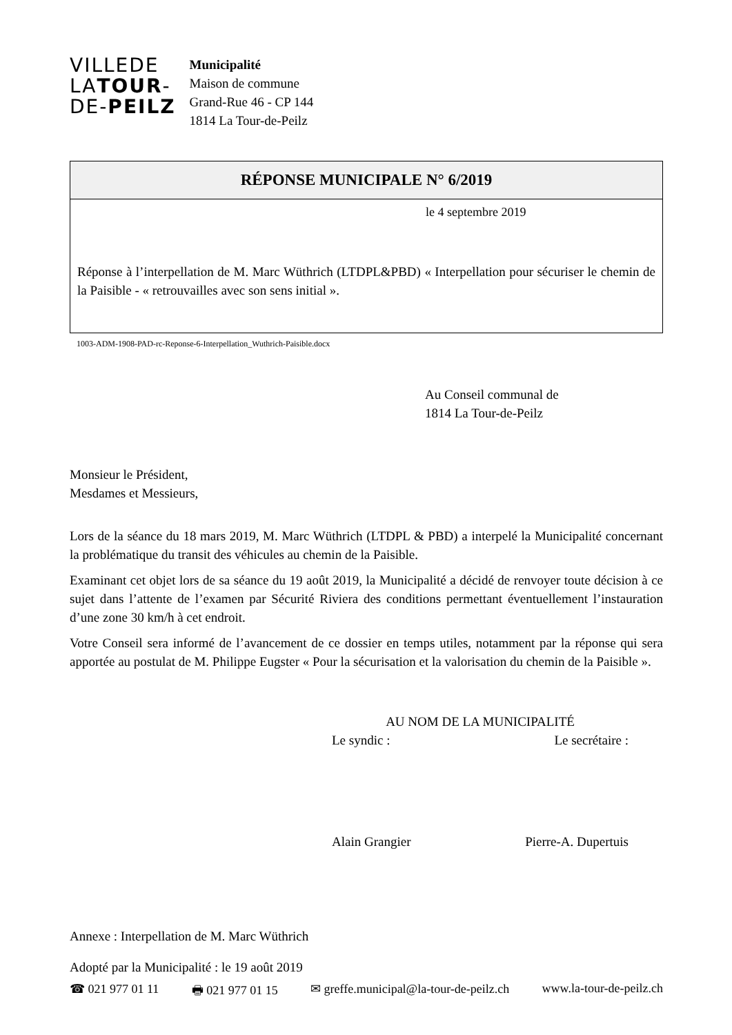VILLEDE
LATOUR-
DE-PEILZ
Municipalité
Maison de commune
Grand-Rue 46 - CP 144
1814 La Tour-de-Peilz
RÉPONSE MUNICIPALE N° 6/2019
le 4 septembre 2019
Réponse à l’interpellation de M. Marc Wüthrich (LTDPL&PBD) « Interpellation pour sécuriser le chemin de la Paisible - « retrouvailles avec son sens initial ».
1003-ADM-1908-PAD-rc-Reponse-6-Interpellation_Wuthrich-Paisible.docx
Au Conseil communal de
1814 La Tour-de-Peilz
Monsieur le Président,
Mesdames et Messieurs,
Lors de la séance du 18 mars 2019, M. Marc Wüthrich (LTDPL & PBD) a interpelé la Municipalité concernant la problématique du transit des véhicules au chemin de la Paisible.
Examinant cet objet lors de sa séance du 19 août 2019, la Municipalité a décidé de renvoyer toute décision à ce sujet dans l’attente de l’examen par Sécurité Riviera des conditions permettant éventuellement l’instauration d’une zone 30 km/h à cet endroit.
Votre Conseil sera informé de l’avancement de ce dossier en temps utiles, notamment par la réponse qui sera apportée au postulat de M. Philippe Eugster « Pour la sécurisation et la valorisation du chemin de la Paisible ».
AU NOM DE LA MUNICIPALITÉ
Le syndic : Le secrétaire :
Alain Grangier Pierre-A. Dupertuis
Annexe : Interpellation de M. Marc Wüthrich
Adopté par la Municipalité : le 19 août 2019
☎ 021 977 01 11 🖶 021 977 01 15 ✉ greffe.municipal@la-tour-de-peilz.ch www.la-tour-de-peilz.ch